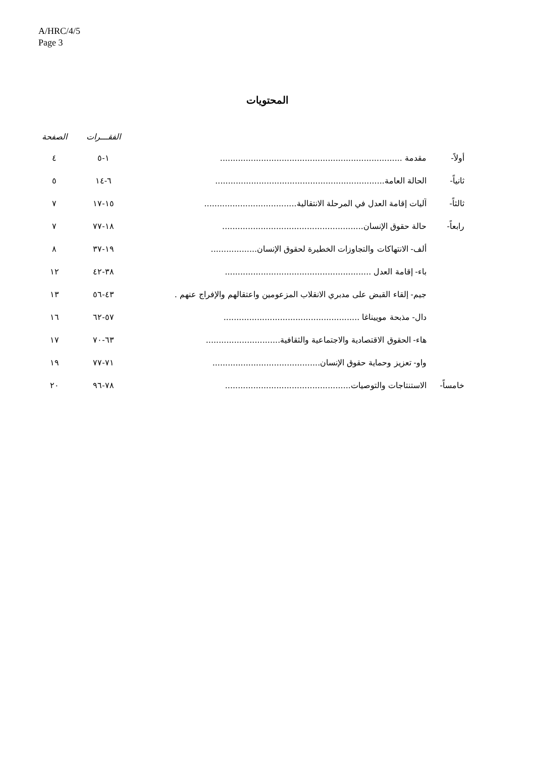A/HRC/4/5
Page 3
المحتويات
| | | الفقـــرات | الصفحة |
| --- | --- | --- | --- |
| أولاً- | مقدمة ....................................................................... | ١-٥ | ٤ |
| ثانياً- | الحالة العامة.................................................................. | ٦-١٤ | ٥ |
| ثالثاً- | آليات إقامة العدل في المرحلة الانتقالية.................................... | ١٥-١٧ | ٧ |
| رابعاً- | حالة حقوق الإنسان....................................................... | ١٨-٧٧ | ٧ |
| | ألف- الانتهاكات والتجاوزات الخطيرة لحقوق الإنسان.................. | ١٩-٣٧ | ٨ |
| | باء- إقامة العدل ......................................................... | ٣٨-٤٢ | ١٢ |
| | جيم- إلقاء القبض على مدبري الانقلاب المزعومين واعتقالهم والإفراج عنهم . | ٤٣-٥٦ | ١٣ |
| | دال- مذبحة موييناغا ..................................................... | ٥٧-٦٢ | ١٦ |
| | هاء- الحقوق الاقتصادية والاجتماعية والثقافية............................. | ٦٣-٧٠ | ١٧ |
| | واو- تعزيز وحماية حقوق الإنسان.......................................... | ٧١-٧٧ | ١٩ |
| خامساً- | الاستنتاجات والتوصيات................................................. | ٧٨-٩٦ | ٢٠ |